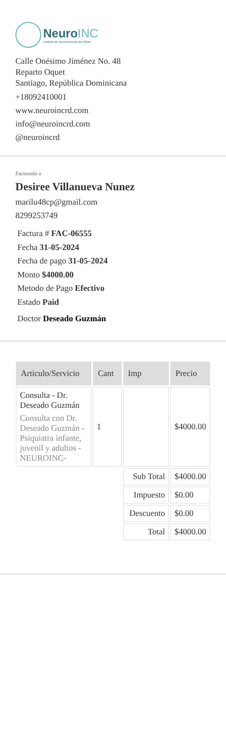NeuroINC
Instituto de Neurociencias del Cibao
Calle Onésimo Jiménez No. 48
Reparto Oquet
Santiago, República Dominicana
+18092410001
www.neuroincrd.com
info@neuroincrd.com
@neuroincrd
Facturado a
Desiree Villanueva Nunez
marilu48cp@gmail.com
8299253749
Factura # FAC-06555
Fecha 31-05-2024
Fecha de pago 31-05-2024
Monto $4000.00
Metodo de Pago Efectivo
Estado Paid
Doctor Deseado Guzmán
| Articulo/Servicio | Cant | Imp | Precio |
| --- | --- | --- | --- |
| Consulta - Dr. Deseado Guzmán Consulta con Dr. Deseado Guzmán - Psiquiatra infante, juvenil y adultos - NEUROINC- | 1 | | $4000.00 |
| | | Sub Total | $4000.00 |
| | | Impuesto | $0.00 |
| | | Descuento | $0.00 |
| | | Total | $4000.00 |